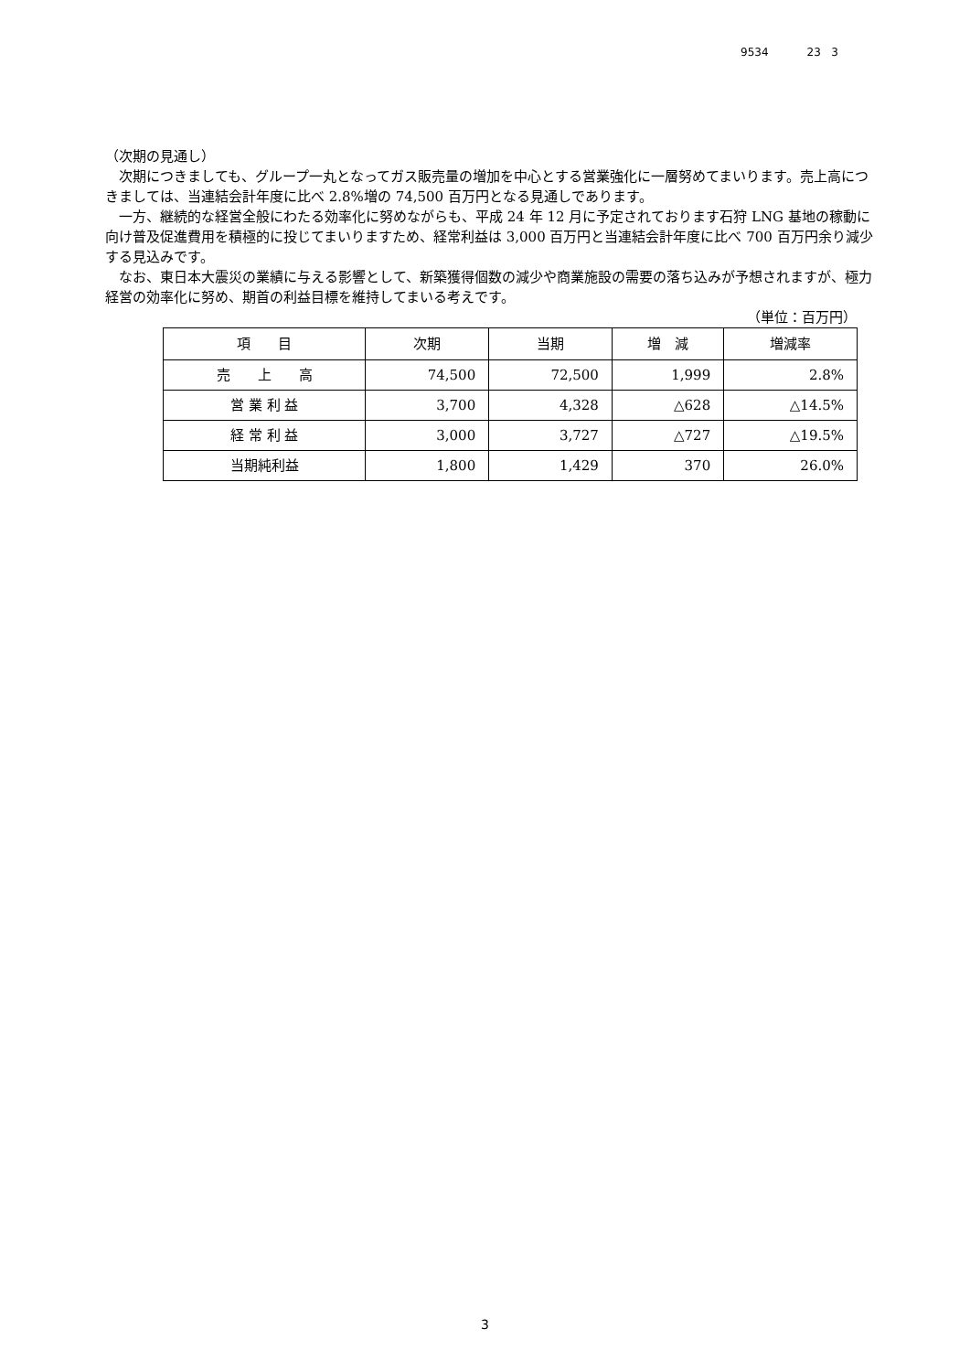9534 23 3
（次期の見通し）
　次期につきましても、グループ一丸となってガス販売量の増加を中心とする営業強化に一層努めてまいります。売上高につきましては、当連結会計年度に比べ 2.8%増の 74,500 百万円となる見通しであります。
　一方、継続的な経営全般にわたる効率化に努めながらも、平成 24 年 12 月に予定されております石狩 LNG 基地の稼動に向け普及促進費用を積極的に投じてまいりますため、経常利益は 3,000 百万円と当連結会計年度に比べ 700 百万円余り減少する見込みです。
　なお、東日本大震災の業績に与える影響として、新築獲得個数の減少や商業施設の需要の落ち込みが予想されますが、極力経営の効率化に努め、期首の利益目標を維持してまいる考えです。
（単位：百万円）
| 項 目 | 次期 | 当期 | 増 減 | 増減率 |
| --- | --- | --- | --- | --- |
| 売 上 高 | 74,500 | 72,500 | 1,999 | 2.8% |
| 営 業 利 益 | 3,700 | 4,328 | △628 | △14.5% |
| 経 常 利 益 | 3,000 | 3,727 | △727 | △19.5% |
| 当期純利益 | 1,800 | 1,429 | 370 | 26.0% |
3